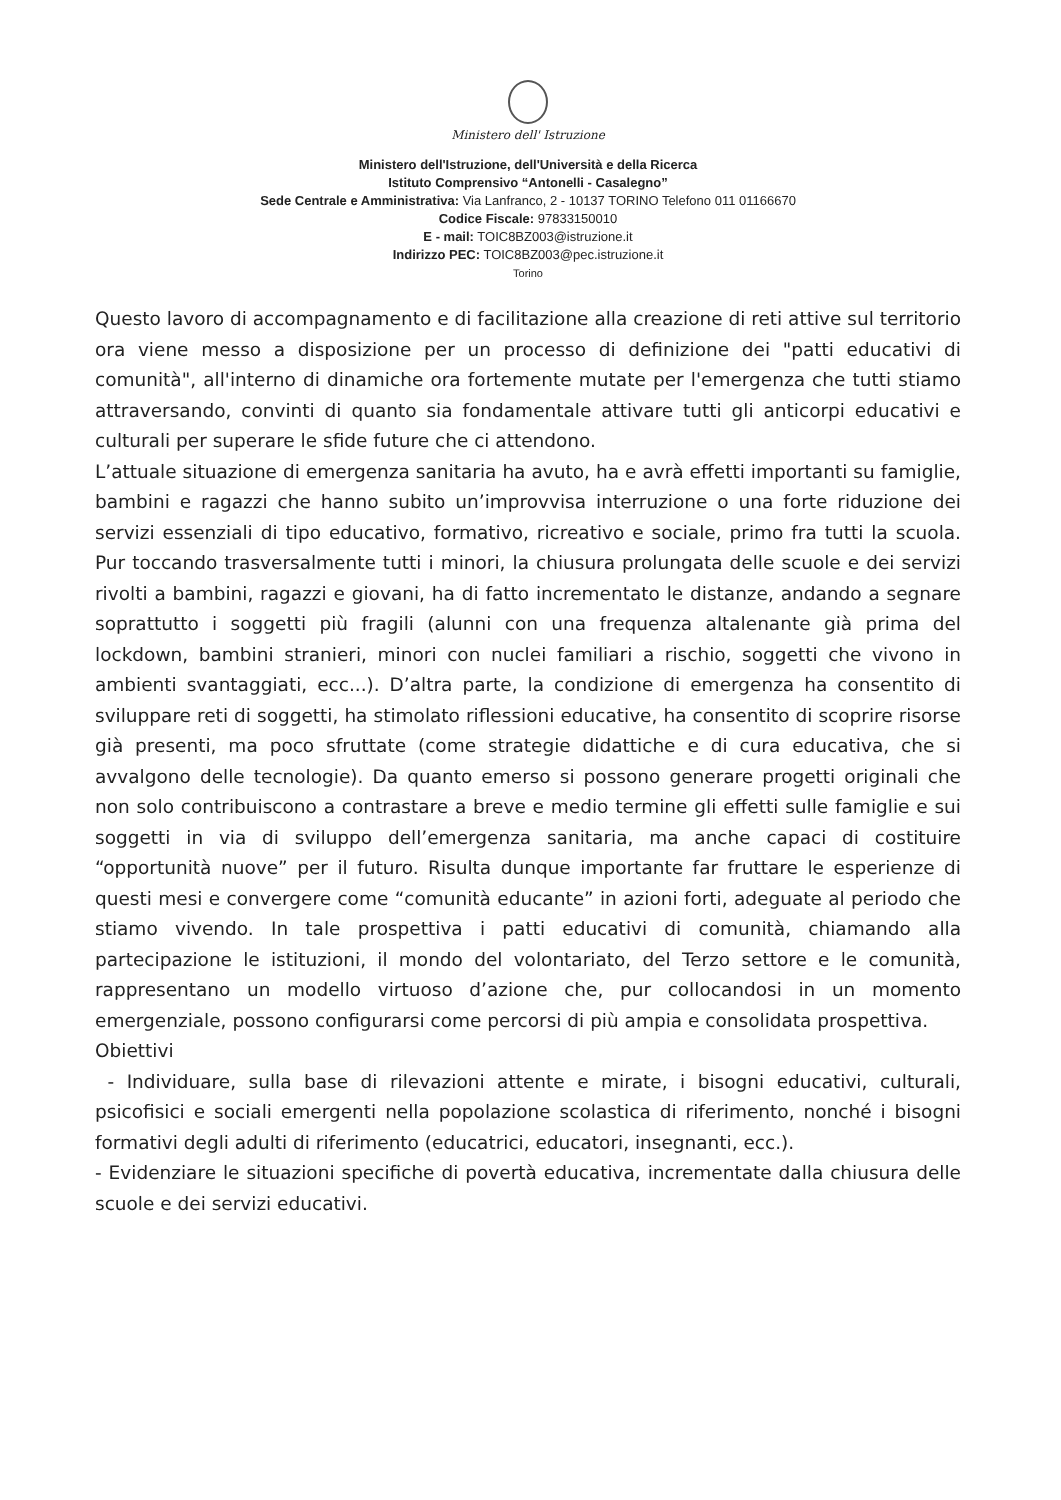Ministero dell' Istruzione
Ministero dell'Istruzione, dell'Università e della Ricerca
Istituto Comprensivo “Antonelli - Casalegno”
Sede Centrale e Amministrativa: Via Lanfranco, 2 - 10137 TORINO Telefono 011 01166670
Codice Fiscale: 97833150010
E - mail: TOIC8BZ003@istruzione.it
Indirizzo PEC: TOIC8BZ003@pec.istruzione.it
Torino
Questo lavoro di accompagnamento e di facilitazione alla creazione di reti attive sul territorio ora viene messo a disposizione per un processo di definizione dei "patti educativi di comunità", all'interno di dinamiche ora fortemente mutate per l'emergenza che tutti stiamo attraversando, convinti di quanto sia fondamentale attivare tutti gli anticorpi educativi e culturali per superare le sfide future che ci attendono.
L’attuale situazione di emergenza sanitaria ha avuto, ha e avrà effetti importanti su famiglie, bambini e ragazzi che hanno subito un’improvvisa interruzione o una forte riduzione dei servizi essenziali di tipo educativo, formativo, ricreativo e sociale, primo fra tutti la scuola. Pur toccando trasversalmente tutti i minori, la chiusura prolungata delle scuole e dei servizi rivolti a bambini, ragazzi e giovani, ha di fatto incrementato le distanze, andando a segnare soprattutto i soggetti più fragili (alunni con una frequenza altalenante già prima del lockdown, bambini stranieri, minori con nuclei familiari a rischio, soggetti che vivono in ambienti svantaggiati, ecc...). D’altra parte, la condizione di emergenza ha consentito di sviluppare reti di soggetti, ha stimolato riflessioni educative, ha consentito di scoprire risorse già presenti, ma poco sfruttate (come strategie didattiche e di cura educativa, che si avvalgono delle tecnologie). Da quanto emerso si possono generare progetti originali che non solo contribuiscono a contrastare a breve e medio termine gli effetti sulle famiglie e sui soggetti in via di sviluppo dell’emergenza sanitaria, ma anche capaci di costituire “opportunità nuove” per il futuro. Risulta dunque importante far fruttare le esperienze di questi mesi e convergere come “comunità educante” in azioni forti, adeguate al periodo che stiamo vivendo. In tale prospettiva i patti educativi di comunità, chiamando alla partecipazione le istituzioni, il mondo del volontariato, del Terzo settore e le comunità, rappresentano un modello virtuoso d’azione che, pur collocandosi in un momento emergenziale, possono configurarsi come percorsi di più ampia e consolidata prospettiva.
Obiettivi
- Individuare, sulla base di rilevazioni attente e mirate, i bisogni educativi, culturali, psicofisici e sociali emergenti nella popolazione scolastica di riferimento, nonché i bisogni formativi degli adulti di riferimento (educatrici, educatori, insegnanti, ecc.).
- Evidenziare le situazioni specifiche di povertà educativa, incrementate dalla chiusura delle scuole e dei servizi educativi.